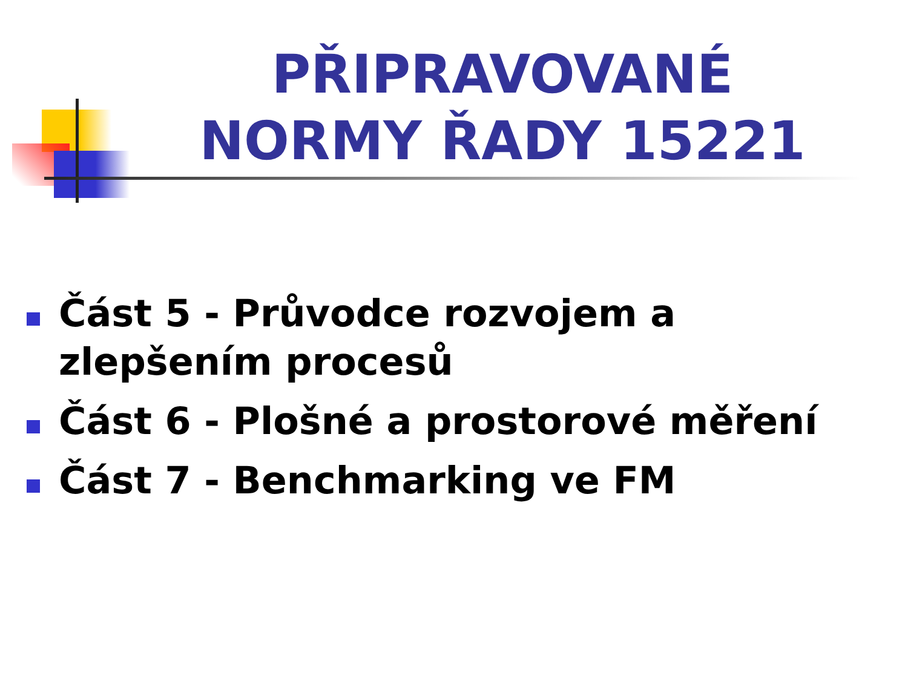PŘIPRAVOVANÉ NORMY ŘADY 15221
Část 5 - Průvodce rozvojem a zlepšením procesů
Část 6 - Plošné a prostorové měření
Část 7 - Benchmarking ve FM